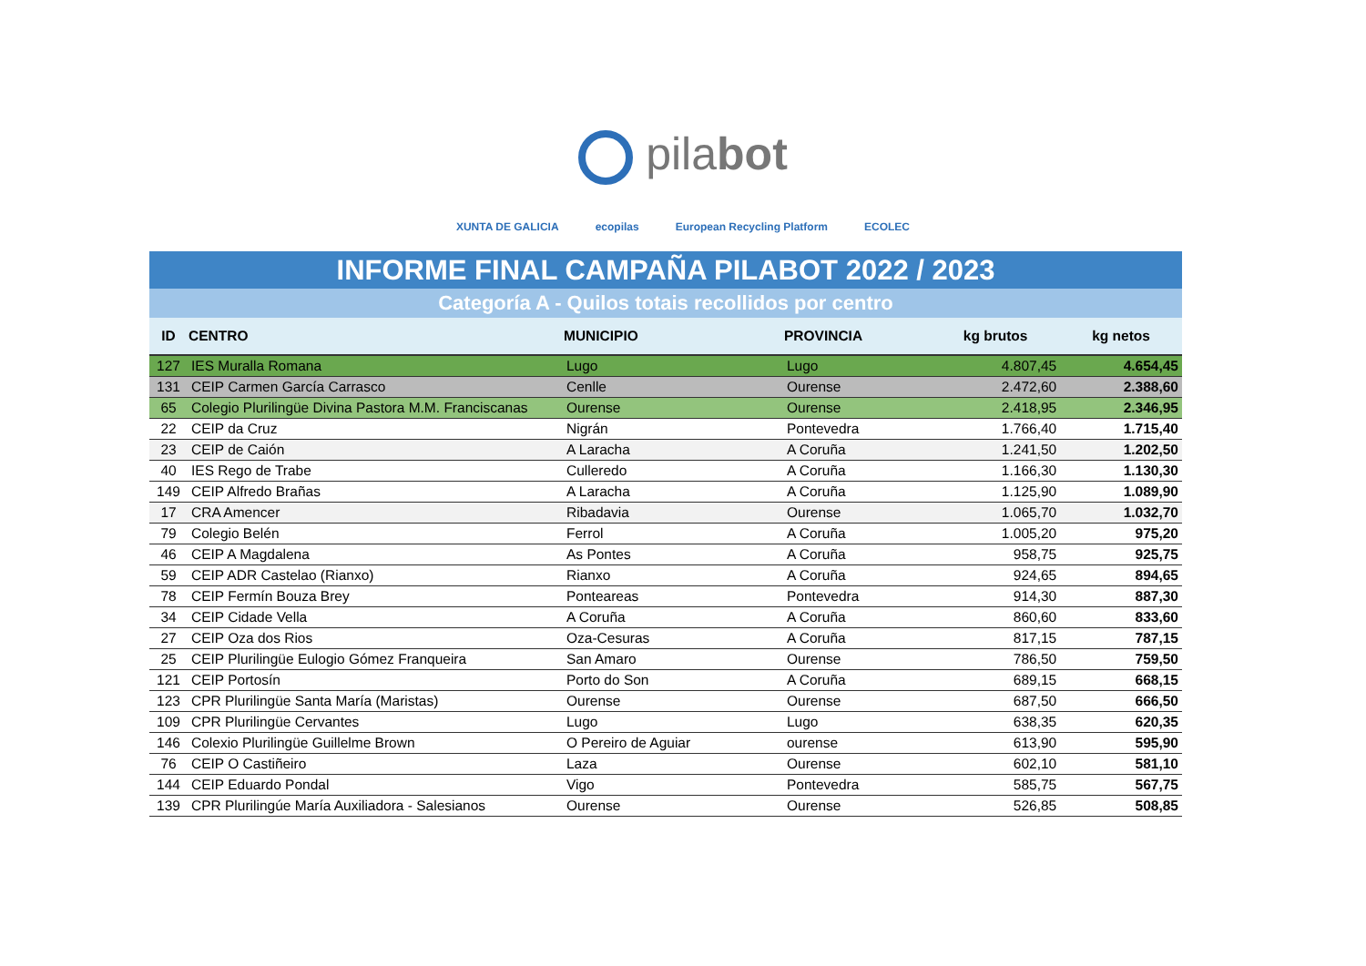pilabot
XUNTA DE GALICIA ecopilas European Recycling Platform ECOLEC
INFORME FINAL CAMPAÑA PILABOT 2022 / 2023
Categoría A - Quilos totais recollidos por centro
| ID | CENTRO | MUNICIPIO | PROVINCIA | kg brutos | kg netos |
| --- | --- | --- | --- | --- | --- |
| 127 | IES Muralla Romana | Lugo | Lugo | 4.807,45 | 4.654,45 |
| 131 | CEIP Carmen García Carrasco | Cenlle | Ourense | 2.472,60 | 2.388,60 |
| 65 | Colegio Plurilingüe Divina Pastora M.M. Franciscanas | Ourense | Ourense | 2.418,95 | 2.346,95 |
| 22 | CEIP da Cruz | Nigrán | Pontevedra | 1.766,40 | 1.715,40 |
| 23 | CEIP de Caión | A Laracha | A Coruña | 1.241,50 | 1.202,50 |
| 40 | IES Rego de Trabe | Culleredo | A Coruña | 1.166,30 | 1.130,30 |
| 149 | CEIP Alfredo Brañas | A Laracha | A Coruña | 1.125,90 | 1.089,90 |
| 17 | CRA Amencer | Ribadavia | Ourense | 1.065,70 | 1.032,70 |
| 79 | Colegio Belén | Ferrol | A Coruña | 1.005,20 | 975,20 |
| 46 | CEIP A Magdalena | As Pontes | A Coruña | 958,75 | 925,75 |
| 59 | CEIP ADR Castelao (Rianxo) | Rianxo | A Coruña | 924,65 | 894,65 |
| 78 | CEIP Fermín Bouza Brey | Ponteareas | Pontevedra | 914,30 | 887,30 |
| 34 | CEIP Cidade Vella | A Coruña | A Coruña | 860,60 | 833,60 |
| 27 | CEIP Oza dos Rios | Oza-Cesuras | A Coruña | 817,15 | 787,15 |
| 25 | CEIP Plurilingüe Eulogio Gómez Franqueira | San Amaro | Ourense | 786,50 | 759,50 |
| 121 | CEIP Portosín | Porto do Son | A Coruña | 689,15 | 668,15 |
| 123 | CPR Plurilingüe Santa María (Maristas) | Ourense | Ourense | 687,50 | 666,50 |
| 109 | CPR Plurilingüe Cervantes | Lugo | Lugo | 638,35 | 620,35 |
| 146 | Colexio Plurilingüe Guillelme Brown | O Pereiro de Aguiar | ourense | 613,90 | 595,90 |
| 76 | CEIP O Castiñeiro | Laza | Ourense | 602,10 | 581,10 |
| 144 | CEIP Eduardo Pondal | Vigo | Pontevedra | 585,75 | 567,75 |
| 139 | CPR Plurilingúe María Auxiliadora - Salesianos | Ourense | Ourense | 526,85 | 508,85 |